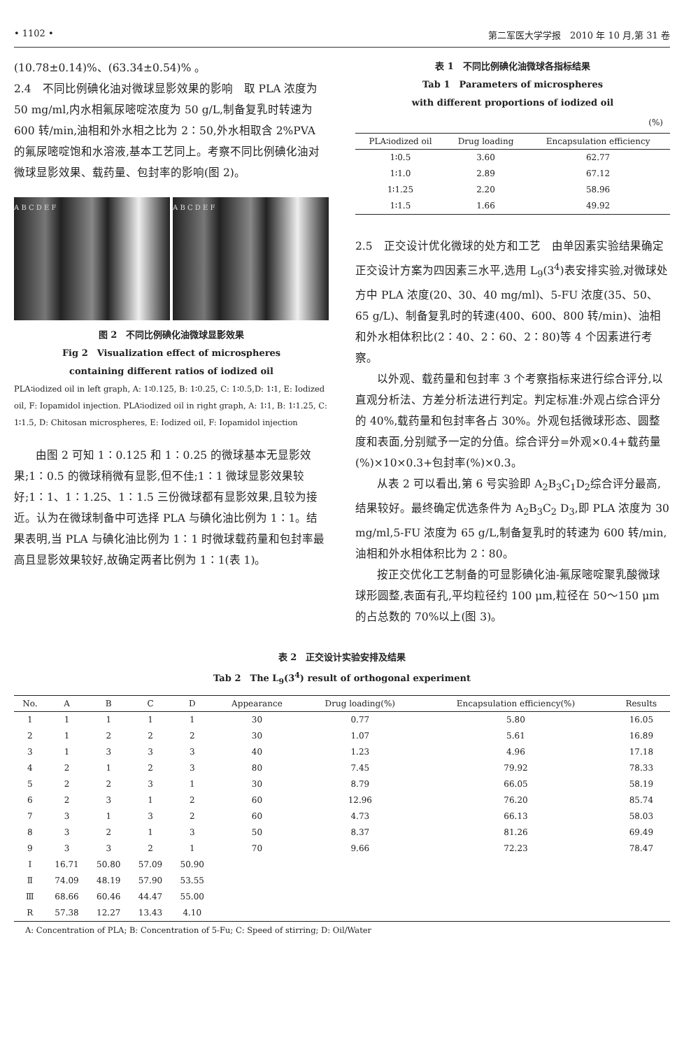• 1102 • 第二军医大学学报　2010 年 10 月,第 31 卷
(10.78±0.14)%、(63.34±0.54)% 。
2.4　不同比例碘化油对微球显影效果的影响　取 PLA 浓度为 50 mg/ml,内水相氟尿嘧啶浓度为 50 g/L,制备复乳时转速为 600 转/min,油相和外水相之比为 2∶50,外水相取含 2%PVA 的氟尿嘧啶饱和水溶液,基本工艺同上。考察不同比例碘化油对微球显影效果、载药量、包封率的影响(图 2)。
A B C D E F A B C D E F
图 2　不同比例碘化油微球显影效果
Fig 2　Visualization effect of microspheres
containing different ratios of iodized oil
PLA∶iodized oil in left graph, A: 1∶0.125, B: 1∶0.25, C: 1∶0.5,D: 1∶1, E: Iodized oil, F: Iopamidol injection. PLA∶iodized oil in right graph, A: 1∶1, B: 1∶1.25, C: 1∶1.5, D: Chitosan microspheres, E: Iodized oil, F: Iopamidol injection
由图 2 可知 1∶0.125 和 1∶0.25 的微球基本无显影效果;1∶0.5 的微球稍微有显影,但不佳;1∶1 微球显影效果较好;1∶1、1∶1.25、1∶1.5 三份微球都有显影效果,且较为接近。认为在微球制备中可选择 PLA 与碘化油比例为 1∶1。结果表明,当 PLA 与碘化油比例为 1∶1 时微球载药量和包封率最高且显影效果较好,故确定两者比例为 1∶1(表 1)。
表 1　不同比例碘化油微球各指标结果
Tab 1　Parameters of microspheres
with different proportions of iodized oil
(%)
| PLA∶iodized oil | Drug loading | Encapsulation efficiency |
| --- | --- | --- |
| 1∶0.5 | 3.60 | 62.77 |
| 1∶1.0 | 2.89 | 67.12 |
| 1∶1.25 | 2.20 | 58.96 |
| 1∶1.5 | 1.66 | 49.92 |
2.5　正交设计优化微球的处方和工艺　由单因素实验结果确定正交设计方案为四因素三水平,选用 L<sub>9</sub>(3<sup>4</sup>)表安排实验,对微球处方中 PLA 浓度(20、30、40 mg/ml)、5-FU 浓度(35、50、65 g/L)、制备复乳时的转速(400、600、800 转/min)、油相和外水相体积比(2∶40、2∶60、2∶80)等 4 个因素进行考察。
以外观、载药量和包封率 3 个考察指标来进行综合评分,以直观分析法、方差分析法进行判定。判定标准:外观占综合评分的 40%,载药量和包封率各占 30%。外观包括微球形态、圆整度和表面,分别赋予一定的分值。综合评分=外观×0.4+载药量(%)×10×0.3+包封率(%)×0.3。
从表 2 可以看出,第 6 号实验即 A<sub>2</sub>B<sub>3</sub>C<sub>1</sub>D<sub>2</sub>综合评分最高,结果较好。最终确定优选条件为 A<sub>2</sub>B<sub>3</sub>C<sub>2</sub> D<sub>3</sub>,即 PLA 浓度为 30 mg/ml,5-FU 浓度为 65 g/L,制备复乳时的转速为 600 转/min,油相和外水相体积比为 2∶80。
按正交优化工艺制备的可显影碘化油-氟尿嘧啶聚乳酸微球球形圆整,表面有孔,平均粒径约 100 μm,粒径在 50～150 μm 的占总数的 70%以上(图 3)。
表 2　正交设计实验安排及结果
Tab 2　The L<sub>9</sub>(3<sup>4</sup>) result of orthogonal experiment
| No. | A | B | C | D | Appearance | Drug loading(%) | Encapsulation efficiency(%) | Results |
| --- | --- | --- | --- | --- | --- | --- | --- | --- |
| 1 | 1 | 1 | 1 | 1 | 30 | 0.77 | 5.80 | 16.05 |
| 2 | 1 | 2 | 2 | 2 | 30 | 1.07 | 5.61 | 16.89 |
| 3 | 1 | 3 | 3 | 3 | 40 | 1.23 | 4.96 | 17.18 |
| 4 | 2 | 1 | 2 | 3 | 80 | 7.45 | 79.92 | 78.33 |
| 5 | 2 | 2 | 3 | 1 | 30 | 8.79 | 66.05 | 58.19 |
| 6 | 2 | 3 | 1 | 2 | 60 | 12.96 | 76.20 | 85.74 |
| 7 | 3 | 1 | 3 | 2 | 60 | 4.73 | 66.13 | 58.03 |
| 8 | 3 | 2 | 1 | 3 | 50 | 8.37 | 81.26 | 69.49 |
| 9 | 3 | 3 | 2 | 1 | 70 | 9.66 | 72.23 | 78.47 |
| Ⅰ | 16.71 | 50.80 | 57.09 | 50.90 | | | | |
| Ⅱ | 74.09 | 48.19 | 57.90 | 53.55 | | | | |
| Ⅲ | 68.66 | 60.46 | 44.47 | 55.00 | | | | |
| R | 57.38 | 12.27 | 13.43 | 4.10 | | | | |
A: Concentration of PLA; B: Concentration of 5-Fu; C: Speed of stirring; D: Oil/Water